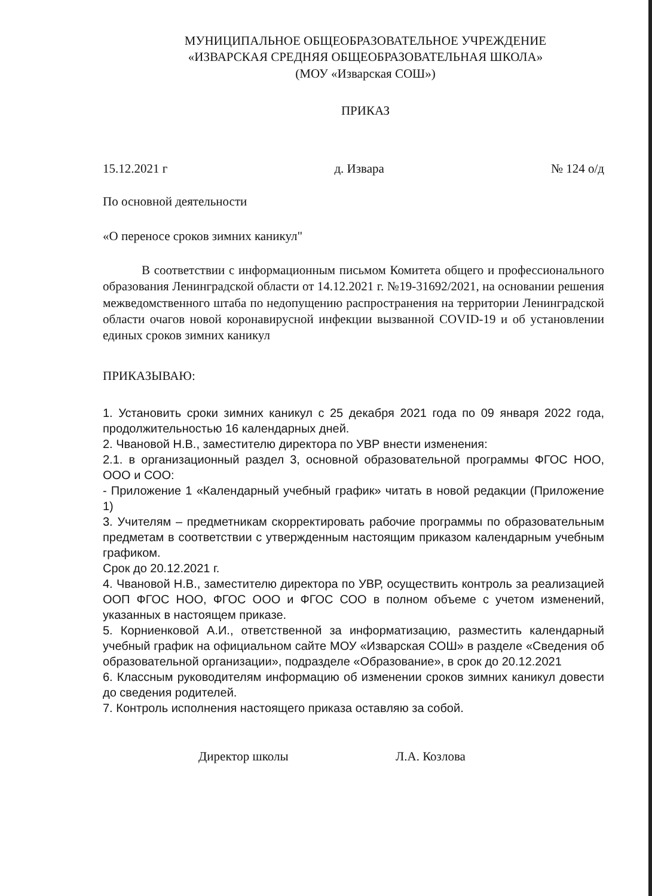МУНИЦИПАЛЬНОЕ ОБЩЕОБРАЗОВАТЕЛЬНОЕ УЧРЕЖДЕНИЕ
«ИЗВАРСКАЯ СРЕДНЯЯ ОБЩЕОБРАЗОВАТЕЛЬНАЯ ШКОЛА»
(МОУ «Изварская СОШ»)
ПРИКАЗ
15.12.2021 г д. Извара № 124 о/д
По основной деятельности
«О переносе сроков зимних каникул"
В соответствии с информационным письмом Комитета общего и профессионального образования Ленинградской области от 14.12.2021 г. №19-31692/2021, на основании решения межведомственного штаба по недопущению распространения на территории Ленинградской области очагов новой коронавирусной инфекции вызванной COVID-19 и об установлении единых сроков зимних каникул
ПРИКАЗЫВАЮ:
1. Установить сроки зимних каникул с 25 декабря 2021 года по 09 января 2022 года, продолжительностью 16 календарных дней.
2. Чвановой Н.В., заместителю директора по УВР внести изменения:
2.1. в организационный раздел 3, основной образовательной программы ФГОС НОО, ООО и СОО:
- Приложение 1 «Календарный учебный график» читать в новой редакции (Приложение 1)
3. Учителям – предметникам скорректировать рабочие программы по образовательным предметам в соответствии с утвержденным настоящим приказом календарным учебным графиком.
Срок до 20.12.2021 г.
4. Чвановой Н.В., заместителю директора по УВР, осуществить контроль за реализацией ООП ФГОС НОО, ФГОС ООО и ФГОС СОО в полном объеме с учетом изменений, указанных в настоящем приказе.
5. Корниенковой А.И., ответственной за информатизацию, разместить календарный учебный график на официальном сайте МОУ «Изварская СОШ» в разделе «Сведения об образовательной организации», подразделе «Образование», в срок до 20.12.2021
6. Классным руководителям информацию об изменении сроков зимних каникул довести до сведения родителей.
7. Контроль исполнения настоящего приказа оставляю за собой.
Директор школы Л.А. Козлова